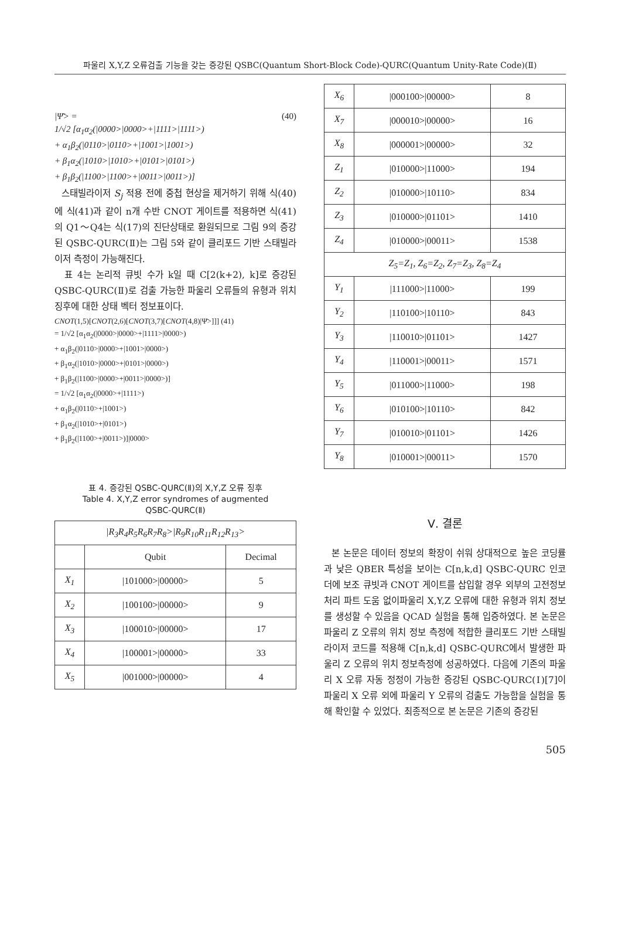파울리 X,Y,Z 오류검출 기능을 갖는 증강된 QSBC(Quantum Short-Block Code)-QURC(Quantum Unity-Rate Code)(Ⅱ)
|Ψ̄> = (40)
1/√2 [α<sub>1</sub>α<sub>2</sub>(|0000>|0000>+|1111>|1111>)
+ α<sub>1</sub>β<sub>2</sub>(|0110>|0110>+|1001>|1001>)
+ β<sub>1</sub>α<sub>2</sub>(|1010>|1010>+|0101>|0101>)
+ β<sub>1</sub>β<sub>2</sub>(|1100>|1100>+|0011>|0011>)]
스태빌라이저 S<sub>j</sub> 적용 전에 중첩 현상을 제거하기 위해 식(40)에 식(41)과 같이 n개 수반 CNOT 게이트를 적용하면 식(41)의 Q1～Q4는 식(17)의 진단상태로 환원되므로 그림 9의 증강된 QSBC-QURC(Ⅱ)는 그림 5와 같이 클리포드 기반 스태빌라이저 측정이 가능해진다.
표 4는 논리적 큐빗 수가 k일 때 C[2(k+2), k]로 증강된 QSBC-QURC(Ⅱ)로 검출 가능한 파울리 오류들의 유형과 위치 징후에 대한 상태 벡터 정보표이다.
CNOT(1,5)[CNOT(2,6)[CNOT(3,7)[CNOT(4,8)|Ψ̄>]]] (41)
= 1/√2 [α<sub>1</sub>α<sub>2</sub>(|0000>|0000>+|1111>|0000>)
+ α<sub>1</sub>β<sub>2</sub>(|0110>|0000>+|1001>|0000>)
+ β<sub>1</sub>α<sub>2</sub>(|1010>|0000>+|0101>|0000>)
+ β<sub>1</sub>β<sub>2</sub>(|1100>|0000>+|0011>|0000>)]
= 1/√2 [α<sub>1</sub>α<sub>2</sub>(|0000>+|1111>)
+ α<sub>1</sub>β<sub>2</sub>(|0110>+|1001>)
+ β<sub>1</sub>α<sub>2</sub>(|1010>+|0101>)
+ β<sub>1</sub>β<sub>2</sub>(|1100>+|0011>)]|0000>
표 4. 증강된 QSBC-QURC(Ⅱ)의 X,Y,Z 오류 징후
Table 4. X,Y,Z error syndromes of augmented
QSBC-QURC(Ⅱ)
| /R<sub>3</sub>R<sub>4</sub>R<sub>5</sub>R<sub>6</sub>R<sub>7</sub>R<sub>8</sub>>/R<sub>9</sub>R<sub>10</sub>R<sub>11</sub>R<sub>12</sub>R<sub>13</sub>> | | |
| --- | --- | --- |
| | Qubit | Decimal |
| X<sub>1</sub> | /101000>/00000> | 5 |
| X<sub>2</sub> | /100100>/00000> | 9 |
| X<sub>3</sub> | /100010>/00000> | 17 |
| X<sub>4</sub> | /100001>/00000> | 33 |
| X<sub>5</sub> | /001000>/00000> | 4 |
| X<sub>6</sub> | /000100>/00000> | 8 |
| X<sub>7</sub> | /000010>/00000> | 16 |
| X<sub>8</sub> | /000001>/00000> | 32 |
| Z<sub>1</sub> | /010000>/11000> | 194 |
| Z<sub>2</sub> | /010000>/10110> | 834 |
| Z<sub>3</sub> | /010000>/01101> | 1410 |
| Z<sub>4</sub> | /010000>/00011> | 1538 |
| Z<sub>5</sub>=Z<sub>1</sub>, Z<sub>6</sub>=Z<sub>2</sub>, Z<sub>7</sub>=Z<sub>3</sub>, Z<sub>8</sub>=Z<sub>4</sub> | | |
| Y<sub>1</sub> | /111000>/11000> | 199 |
| Y<sub>2</sub> | /110100>/10110> | 843 |
| Y<sub>3</sub> | /110010>/01101> | 1427 |
| Y<sub>4</sub> | /110001>/00011> | 1571 |
| Y<sub>5</sub> | /011000>/11000> | 198 |
| Y<sub>6</sub> | /010100>/10110> | 842 |
| Y<sub>7</sub> | /010010>/01101> | 1426 |
| Y<sub>8</sub> | /010001>/00011> | 1570 |
Ⅴ. 결론
본 논문은 데이터 정보의 확장이 쉬워 상대적으로 높은 코딩률과 낮은 QBER 특성을 보이는 C[n,k,d] QSBC-QURC 인코더에 보조 큐빗과 CNOT 게이트를 삽입할 경우 외부의 고전정보처리 파트 도움 없이파울리 X,Y,Z 오류에 대한 유형과 위치 정보를 생성할 수 있음을 QCAD 실험을 통해 입증하였다. 본 논문은 파울리 Z 오류의 위치 정보 측정에 적합한 클리포드 기반 스태빌라이저 코드를 적용해 C[n,k,d] QSBC-QURC에서 발생한 파울리 Z 오류의 위치 정보측정에 성공하였다. 다음에 기존의 파울리 X 오류 자동 정정이 가능한 증강된 QSBC-QURC(Ⅰ)[7]이 파울리 X 오류 외에 파울리 Y 오류의 검출도 가능함을 실험을 통해 확인할 수 있었다. 최종적으로 본 논문은 기존의 증강된
505